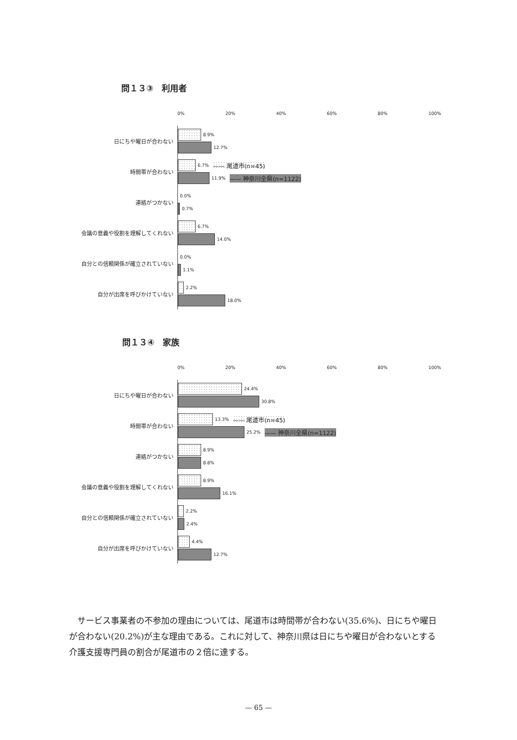問１３③　利用者
0% 20% 40% 60% 80% 100%
日にちや曜日が合わない
8.9%
12.7%
時間帯が合わない
6.7% —— 尾道市(n=45)
11.9% —— 神奈川全県(n=1122)
連絡がつかない
0.0%
0.7%
会議の意義や役割を理解してくれない
6.7%
14.0%
自分との信頼関係が確立されていない
0.0%
1.1%
自分が出席を呼びかけていない
2.2%
18.0%
問１３④　家族
0% 20% 40% 60% 80% 100%
日にちや曜日が合わない
24.4%
30.8%
時間帯が合わない
13.3% —— 尾道市(n=45)
25.2% —— 神奈川全県(n=1122)
連絡がつかない
8.9%
8.8%
会議の意義や役割を理解してくれない
8.9%
16.1%
自分との信頼関係が確立されていない
2.2%
2.4%
自分が出席を呼びかけていない
4.4%
12.7%
サービス事業者の不参加の理由については、尾道市は時間帯が合わない(35.6%)、日にちや曜日が合わない(20.2%)が主な理由である。これに対して、神奈川県は日にちや曜日が合わないとする介護支援専門員の割合が尾道市の２倍に達する。
— 65 —